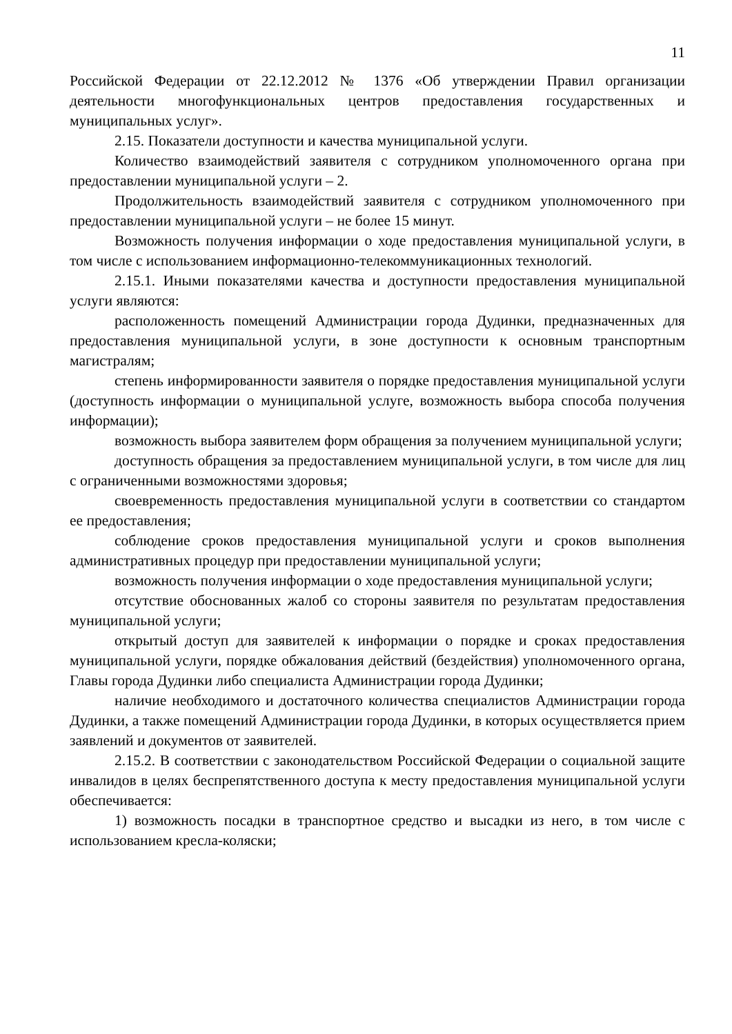11
Российской Федерации от 22.12.2012 № 1376 «Об утверждении Правил организации деятельности многофункциональных центров предоставления государственных и муниципальных услуг».
2.15. Показатели доступности и качества муниципальной услуги.
Количество взаимодействий заявителя с сотрудником уполномоченного органа при предоставлении муниципальной услуги – 2.
Продолжительность взаимодействий заявителя с сотрудником уполномоченного при предоставлении муниципальной услуги – не более 15 минут.
Возможность получения информации о ходе предоставления муниципальной услуги, в том числе с использованием информационно-телекоммуникационных технологий.
2.15.1. Иными показателями качества и доступности предоставления муниципальной услуги являются:
расположенность помещений Администрации города Дудинки, предназначенных для предоставления муниципальной услуги, в зоне доступности к основным транспортным магистралям;
степень информированности заявителя о порядке предоставления муниципальной услуги (доступность информации о муниципальной услуге, возможность выбора способа получения информации);
возможность выбора заявителем форм обращения за получением муниципальной услуги;
доступность обращения за предоставлением муниципальной услуги, в том числе для лиц с ограниченными возможностями здоровья;
своевременность предоставления муниципальной услуги в соответствии со стандартом ее предоставления;
соблюдение сроков предоставления муниципальной услуги и сроков выполнения административных процедур при предоставлении муниципальной услуги;
возможность получения информации о ходе предоставления муниципальной услуги;
отсутствие обоснованных жалоб со стороны заявителя по результатам предоставления муниципальной услуги;
открытый доступ для заявителей к информации о порядке и сроках предоставления муниципальной услуги, порядке обжалования действий (бездействия) уполномоченного органа, Главы города Дудинки либо специалиста Администрации города Дудинки;
наличие необходимого и достаточного количества специалистов Администрации города Дудинки, а также помещений Администрации города Дудинки, в которых осуществляется прием заявлений и документов от заявителей.
2.15.2. В соответствии с законодательством Российской Федерации о социальной защите инвалидов в целях беспрепятственного доступа к месту предоставления муниципальной услуги обеспечивается:
1) возможность посадки в транспортное средство и высадки из него, в том числе с использованием кресла-коляски;